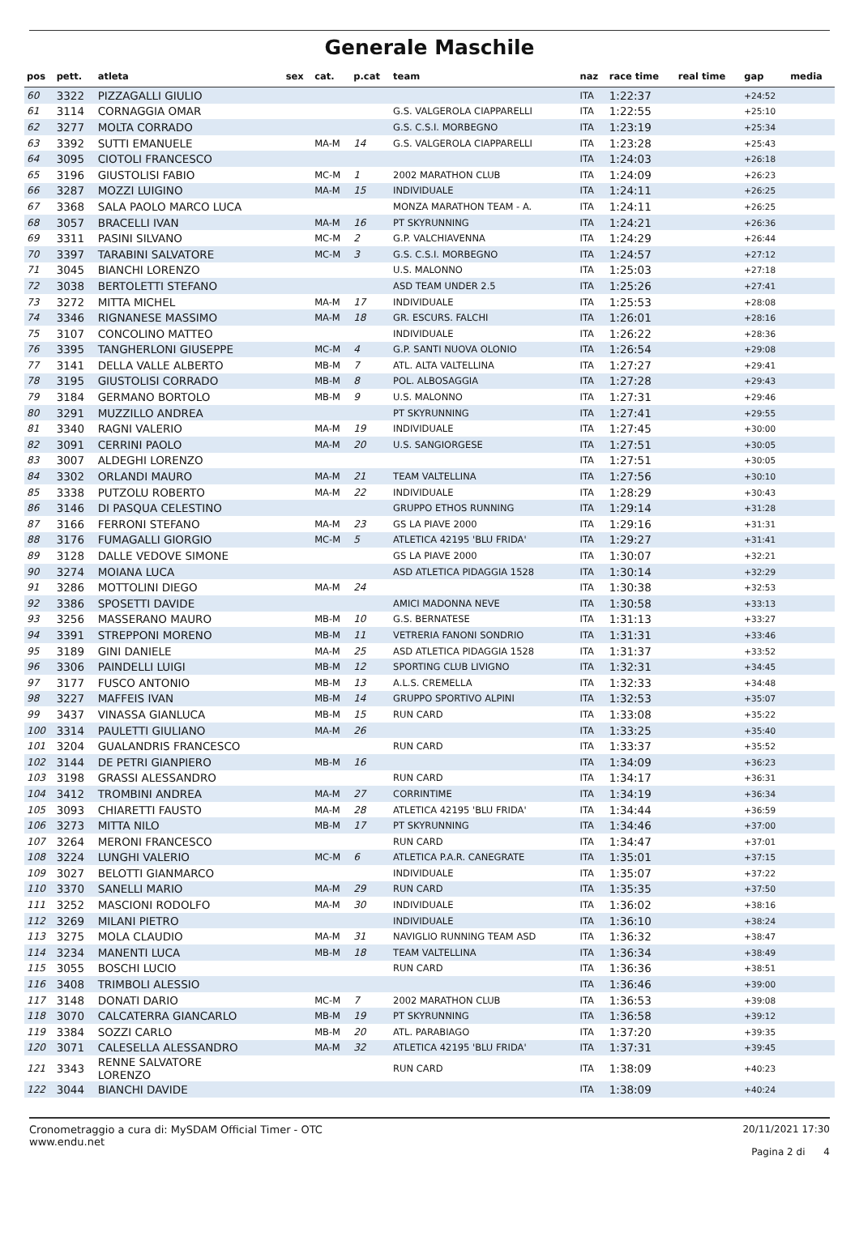Generale Maschile
| pos | pett. | atleta | sex | cat. | p.cat | team | naz | race time | real time | gap | media |
| --- | --- | --- | --- | --- | --- | --- | --- | --- | --- | --- | --- |
| 60 | 3322 | PIZZAGALLI GIULIO | | | | | ITA | 1:22:37 | | +24:52 | |
| 61 | 3114 | CORNAGGIA OMAR | | | | G.S. VALGEROLA CIAPPARELLI | ITA | 1:22:55 | | +25:10 | |
| 62 | 3277 | MOLTA CORRADO | | | | G.S. C.S.I. MORBEGNO | ITA | 1:23:19 | | +25:34 | |
| 63 | 3392 | SUTTI EMANUELE | | MA-M | 14 | G.S. VALGEROLA CIAPPARELLI | ITA | 1:23:28 | | +25:43 | |
| 64 | 3095 | CIOTOLI FRANCESCO | | | | | ITA | 1:24:03 | | +26:18 | |
| 65 | 3196 | GIUSTOLISI FABIO | | MC-M | 1 | 2002 MARATHON CLUB | ITA | 1:24:09 | | +26:23 | |
| 66 | 3287 | MOZZI LUIGINO | | MA-M | 15 | INDIVIDUALE | ITA | 1:24:11 | | +26:25 | |
| 67 | 3368 | SALA PAOLO MARCO LUCA | | | | MONZA MARATHON TEAM - A. | ITA | 1:24:11 | | +26:25 | |
| 68 | 3057 | BRACELLI IVAN | | MA-M | 16 | PT SKYRUNNING | ITA | 1:24:21 | | +26:36 | |
| 69 | 3311 | PASINI SILVANO | | MC-M | 2 | G.P. VALCHIAVENNA | ITA | 1:24:29 | | +26:44 | |
| 70 | 3397 | TARABINI SALVATORE | | MC-M | 3 | G.S. C.S.I. MORBEGNO | ITA | 1:24:57 | | +27:12 | |
| 71 | 3045 | BIANCHI LORENZO | | | | U.S. MALONNO | ITA | 1:25:03 | | +27:18 | |
| 72 | 3038 | BERTOLETTI STEFANO | | | | ASD TEAM UNDER 2.5 | ITA | 1:25:26 | | +27:41 | |
| 73 | 3272 | MITTA MICHEL | | MA-M | 17 | INDIVIDUALE | ITA | 1:25:53 | | +28:08 | |
| 74 | 3346 | RIGNANESE MASSIMO | | MA-M | 18 | GR. ESCURS. FALCHI | ITA | 1:26:01 | | +28:16 | |
| 75 | 3107 | CONCOLINO MATTEO | | | | INDIVIDUALE | ITA | 1:26:22 | | +28:36 | |
| 76 | 3395 | TANGHERLONI GIUSEPPE | | MC-M | 4 | G.P. SANTI NUOVA OLONIO | ITA | 1:26:54 | | +29:08 | |
| 77 | 3141 | DELLA VALLE ALBERTO | | MB-M | 7 | ATL. ALTA VALTELLINA | ITA | 1:27:27 | | +29:41 | |
| 78 | 3195 | GIUSTOLISI CORRADO | | MB-M | 8 | POL. ALBOSAGGIA | ITA | 1:27:28 | | +29:43 | |
| 79 | 3184 | GERMANO BORTOLO | | MB-M | 9 | U.S. MALONNO | ITA | 1:27:31 | | +29:46 | |
| 80 | 3291 | MUZZILLO ANDREA | | | | PT SKYRUNNING | ITA | 1:27:41 | | +29:55 | |
| 81 | 3340 | RAGNI VALERIO | | MA-M | 19 | INDIVIDUALE | ITA | 1:27:45 | | +30:00 | |
| 82 | 3091 | CERRINI PAOLO | | MA-M | 20 | U.S. SANGIORGESE | ITA | 1:27:51 | | +30:05 | |
| 83 | 3007 | ALDEGHI LORENZO | | | | | ITA | 1:27:51 | | +30:05 | |
| 84 | 3302 | ORLANDI MAURO | | MA-M | 21 | TEAM VALTELLINA | ITA | 1:27:56 | | +30:10 | |
| 85 | 3338 | PUTZOLU ROBERTO | | MA-M | 22 | INDIVIDUALE | ITA | 1:28:29 | | +30:43 | |
| 86 | 3146 | DI PASQUA CELESTINO | | | | GRUPPO ETHOS RUNNING | ITA | 1:29:14 | | +31:28 | |
| 87 | 3166 | FERRONI STEFANO | | MA-M | 23 | GS LA PIAVE 2000 | ITA | 1:29:16 | | +31:31 | |
| 88 | 3176 | FUMAGALLI GIORGIO | | MC-M | 5 | ATLETICA 42195 'BLU FRIDA' | ITA | 1:29:27 | | +31:41 | |
| 89 | 3128 | DALLE VEDOVE SIMONE | | | | GS LA PIAVE 2000 | ITA | 1:30:07 | | +32:21 | |
| 90 | 3274 | MOIANA LUCA | | | | ASD ATLETICA PIDAGGIA 1528 | ITA | 1:30:14 | | +32:29 | |
| 91 | 3286 | MOTTOLINI DIEGO | | MA-M | 24 | | ITA | 1:30:38 | | +32:53 | |
| 92 | 3386 | SPOSETTI DAVIDE | | | | AMICI MADONNA NEVE | ITA | 1:30:58 | | +33:13 | |
| 93 | 3256 | MASSERANO MAURO | | MB-M | 10 | G.S. BERNATESE | ITA | 1:31:13 | | +33:27 | |
| 94 | 3391 | STREPPONI MORENO | | MB-M | 11 | VETRERIA FANONI SONDRIO | ITA | 1:31:31 | | +33:46 | |
| 95 | 3189 | GINI DANIELE | | MA-M | 25 | ASD ATLETICA PIDAGGIA 1528 | ITA | 1:31:37 | | +33:52 | |
| 96 | 3306 | PAINDELLI LUIGI | | MB-M | 12 | SPORTING CLUB LIVIGNO | ITA | 1:32:31 | | +34:45 | |
| 97 | 3177 | FUSCO ANTONIO | | MB-M | 13 | A.L.S. CREMELLA | ITA | 1:32:33 | | +34:48 | |
| 98 | 3227 | MAFFEIS IVAN | | MB-M | 14 | GRUPPO SPORTIVO ALPINI | ITA | 1:32:53 | | +35:07 | |
| 99 | 3437 | VINASSA GIANLUCA | | MB-M | 15 | RUN CARD | ITA | 1:33:08 | | +35:22 | |
| 100 | 3314 | PAULETTI GIULIANO | | MA-M | 26 | | ITA | 1:33:25 | | +35:40 | |
| 101 | 3204 | GUALANDRIS FRANCESCO | | | | RUN CARD | ITA | 1:33:37 | | +35:52 | |
| 102 | 3144 | DE PETRI GIANPIERO | | MB-M | 16 | | ITA | 1:34:09 | | +36:23 | |
| 103 | 3198 | GRASSI ALESSANDRO | | | | RUN CARD | ITA | 1:34:17 | | +36:31 | |
| 104 | 3412 | TROMBINI ANDREA | | MA-M | 27 | CORRINTIME | ITA | 1:34:19 | | +36:34 | |
| 105 | 3093 | CHIARETTI FAUSTO | | MA-M | 28 | ATLETICA 42195 'BLU FRIDA' | ITA | 1:34:44 | | +36:59 | |
| 106 | 3273 | MITTA NILO | | MB-M | 17 | PT SKYRUNNING | ITA | 1:34:46 | | +37:00 | |
| 107 | 3264 | MERONI FRANCESCO | | | | RUN CARD | ITA | 1:34:47 | | +37:01 | |
| 108 | 3224 | LUNGHI VALERIO | | MC-M | 6 | ATLETICA P.A.R. CANEGRATE | ITA | 1:35:01 | | +37:15 | |
| 109 | 3027 | BELOTTI GIANMARCO | | | | INDIVIDUALE | ITA | 1:35:07 | | +37:22 | |
| 110 | 3370 | SANELLI MARIO | | MA-M | 29 | RUN CARD | ITA | 1:35:35 | | +37:50 | |
| 111 | 3252 | MASCIONI RODOLFO | | MA-M | 30 | INDIVIDUALE | ITA | 1:36:02 | | +38:16 | |
| 112 | 3269 | MILANI PIETRO | | | | INDIVIDUALE | ITA | 1:36:10 | | +38:24 | |
| 113 | 3275 | MOLA CLAUDIO | | MA-M | 31 | NAVIGLIO RUNNING TEAM ASD | ITA | 1:36:32 | | +38:47 | |
| 114 | 3234 | MANENTI LUCA | | MB-M | 18 | TEAM VALTELLINA | ITA | 1:36:34 | | +38:49 | |
| 115 | 3055 | BOSCHI LUCIO | | | | RUN CARD | ITA | 1:36:36 | | +38:51 | |
| 116 | 3408 | TRIMBOLI ALESSIO | | | | | ITA | 1:36:46 | | +39:00 | |
| 117 | 3148 | DONATI DARIO | | MC-M | 7 | 2002 MARATHON CLUB | ITA | 1:36:53 | | +39:08 | |
| 118 | 3070 | CALCATERRA GIANCARLO | | MB-M | 19 | PT SKYRUNNING | ITA | 1:36:58 | | +39:12 | |
| 119 | 3384 | SOZZI CARLO | | MB-M | 20 | ATL. PARABIAGO | ITA | 1:37:20 | | +39:35 | |
| 120 | 3071 | CALESELLA ALESSANDRO | | MA-M | 32 | ATLETICA 42195 'BLU FRIDA' | ITA | 1:37:31 | | +39:45 | |
| 121 | 3343 | RENNE SALVATORE LORENZO | | | | RUN CARD | ITA | 1:38:09 | | +40:23 | |
| 122 | 3044 | BIANCHI DAVIDE | | | | | ITA | 1:38:09 | | +40:24 | |
Cronometraggio a cura di: MySDAM Official Timer - OTC
www.endu.net
20/11/2021 17:30
Pagina 2 di 4